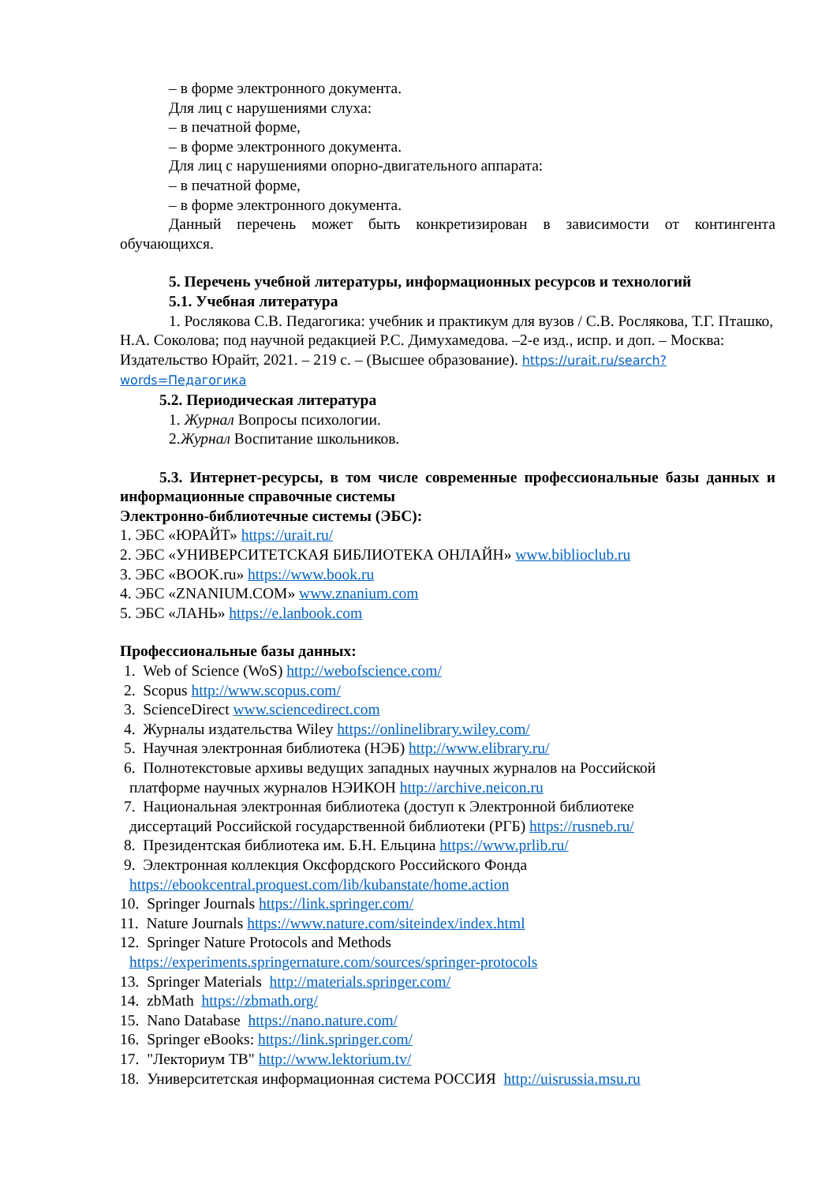– в форме электронного документа.
Для лиц с нарушениями слуха:
– в печатной форме,
– в форме электронного документа.
Для лиц с нарушениями опорно-двигательного аппарата:
– в печатной форме,
– в форме электронного документа.
Данный перечень может быть конкретизирован в зависимости от контингента обучающихся.
5. Перечень учебной литературы, информационных ресурсов и технологий
5.1. Учебная литература
1. Рослякова С.В. Педагогика: учебник и практикум для вузов / С.В. Рослякова, Т.Г. Пташко, Н.А. Соколова; под научной редакцией Р.С. Димухамедова. –2-е изд., испр. и доп. – Москва: Издательство Юрайт, 2021. – 219 с. – (Высшее образование). https://urait.ru/search?words=Педагогика
5.2. Периодическая литература
1. Журнал Вопросы психологии.
2.Журнал Воспитание школьников.
5.3. Интернет-ресурсы, в том числе современные профессиональные базы данных и информационные справочные системы
Электронно-библиотечные системы (ЭБС):
1. ЭБС «ЮРАЙТ» https://urait.ru/
2. ЭБС «УНИВЕРСИТЕТСКАЯ БИБЛИОТЕКА ОНЛАЙН» www.biblioclub.ru
3. ЭБС «BOOK.ru» https://www.book.ru
4. ЭБС «ZNANIUM.COM» www.znanium.com
5. ЭБС «ЛАНЬ» https://e.lanbook.com
Профессиональные базы данных:
1. Web of Science (WoS) http://webofscience.com/
2. Scopus http://www.scopus.com/
3. ScienceDirect www.sciencedirect.com
4. Журналы издательства Wiley https://onlinelibrary.wiley.com/
5. Научная электронная библиотека (НЭБ) http://www.elibrary.ru/
6. Полнотекстовые архивы ведущих западных научных журналов на Российской
платформе научных журналов НЭИКОН http://archive.neicon.ru
7. Национальная электронная библиотека (доступ к Электронной библиотеке
диссертаций Российской государственной библиотеки (РГБ) https://rusneb.ru/
8. Президентская библиотека им. Б.Н. Ельцина https://www.prlib.ru/
9. Электронная коллекция Оксфордского Российского Фонда
https://ebookcentral.proquest.com/lib/kubanstate/home.action
10. Springer Journals https://link.springer.com/
11. Nature Journals https://www.nature.com/siteindex/index.html
12. Springer Nature Protocols and Methods
https://experiments.springernature.com/sources/springer-protocols
13. Springer Materials http://materials.springer.com/
14. zbMath https://zbmath.org/
15. Nano Database https://nano.nature.com/
16. Springer eBooks: https://link.springer.com/
17. "Лекториум ТВ" http://www.lektorium.tv/
18. Университетская информационная система РОССИЯ http://uisrussia.msu.ru